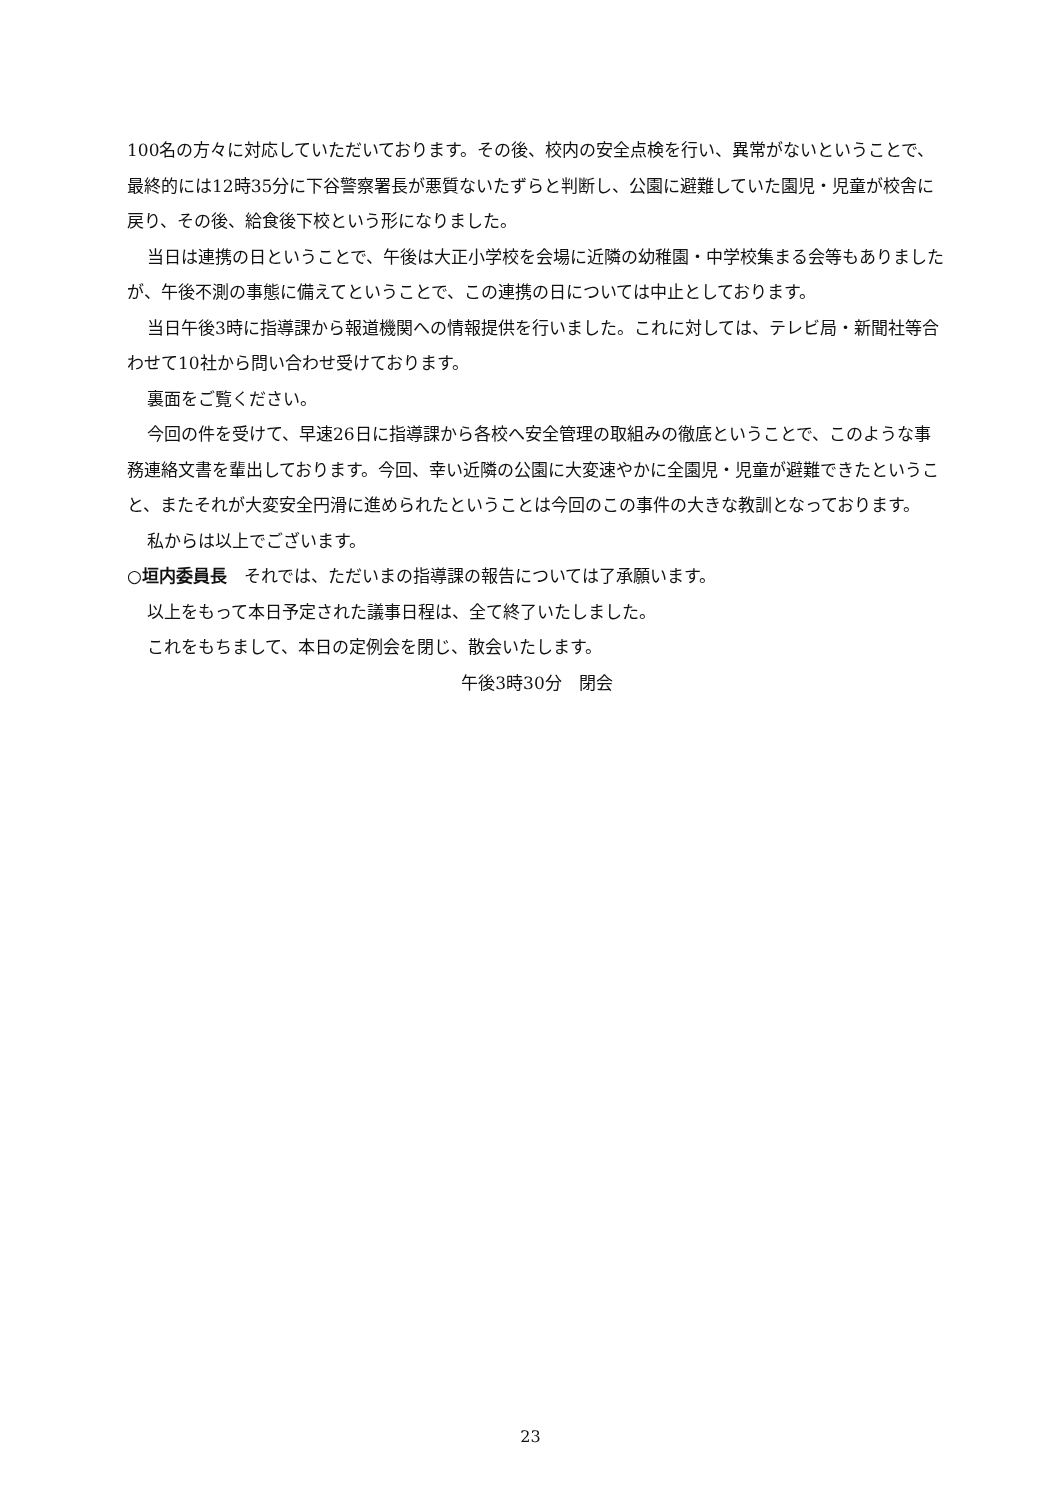100名の方々に対応していただいております。その後、校内の安全点検を行い、異常がないということで、最終的には12時35分に下谷警察署長が悪質ないたずらと判断し、公園に避難していた園児・児童が校舎に戻り、その後、給食後下校という形になりました。
当日は連携の日ということで、午後は大正小学校を会場に近隣の幼稚園・中学校集まる会等もありましたが、午後不測の事態に備えてということで、この連携の日については中止としております。
当日午後3時に指導課から報道機関への情報提供を行いました。これに対しては、テレビ局・新聞社等合わせて10社から問い合わせ受けております。
裏面をご覧ください。
今回の件を受けて、早速26日に指導課から各校へ安全管理の取組みの徹底ということで、このような事務連絡文書を輩出しております。今回、幸い近隣の公園に大変速やかに全園児・児童が避難できたということ、またそれが大変安全円滑に進められたということは今回のこの事件の大きな教訓となっております。
私からは以上でございます。
○垣内委員長　それでは、ただいまの指導課の報告については了承願います。
以上をもって本日予定された議事日程は、全て終了いたしました。
これをもちまして、本日の定例会を閉じ、散会いたします。
午後3時30分　閉会
23